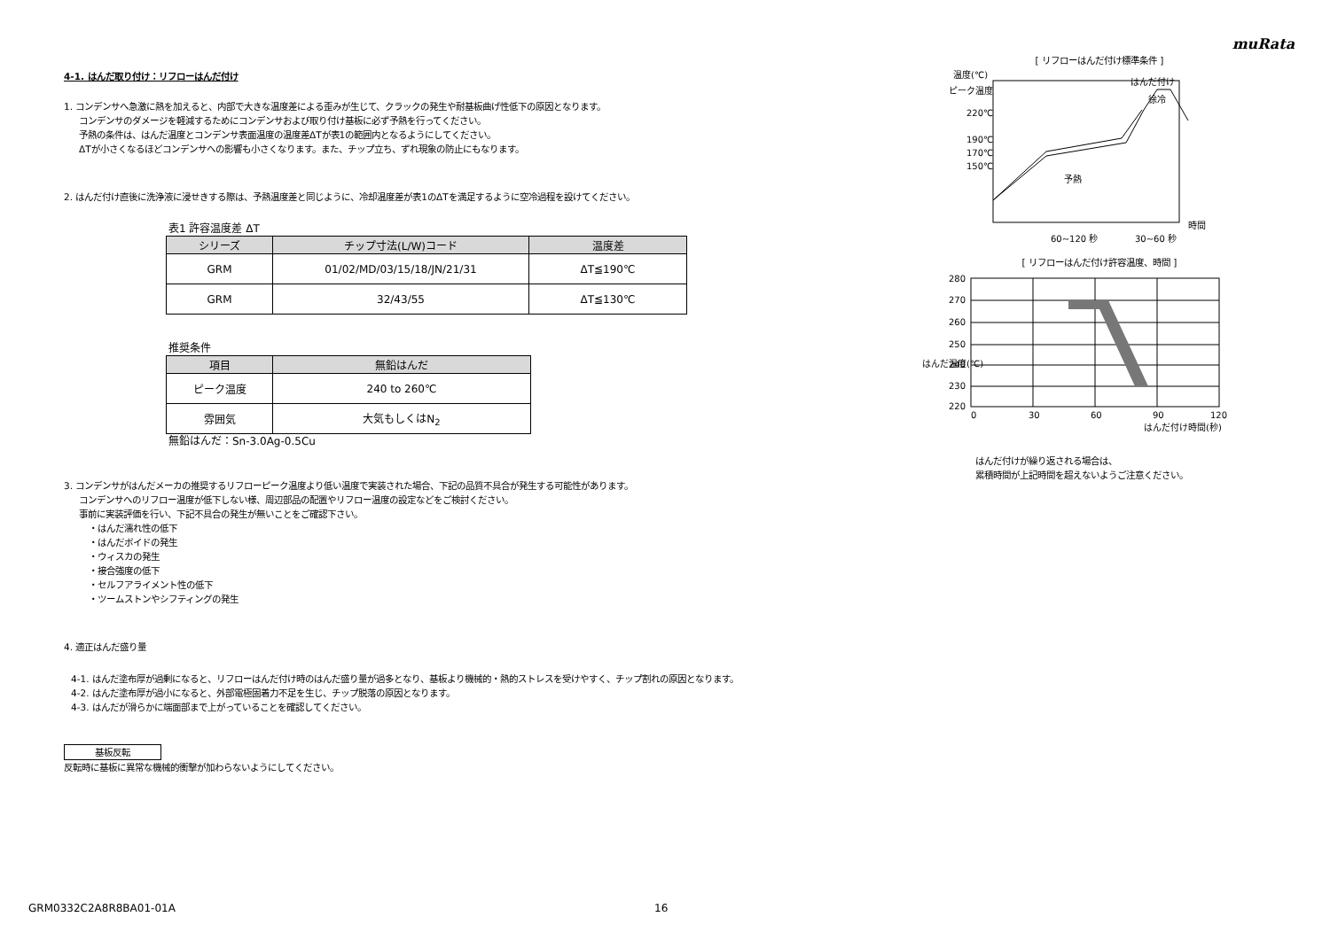muRata
4-1. はんだ取り付け：リフローはんだ付け
1. コンデンサへ急激に熱を加えると、内部で大きな温度差による歪みが生じて、クラックの発生や耐基板曲げ性低下の原因となります。
コンデンサのダメージを軽減するためにコンデンサおよび取り付け基板に必ず予熱を行ってください。
予熱の条件は、はんだ温度とコンデンサ表面温度の温度差ΔTが表1の範囲内となるようにしてください。
ΔTが小さくなるほどコンデンサへの影響も小さくなります。また、チップ立ち、ずれ現象の防止にもなります。
2. はんだ付け直後に洗浄液に浸せきする際は、予熱温度差と同じように、冷却温度差が表1のΔTを満足するように空冷過程を設けてください。
表1 許容温度差 ΔT
| シリーズ | チップ寸法(L/W)コード | 温度差 |
| --- | --- | --- |
| GRM | 01/02/MD/03/15/18/JN/21/31 | ΔT≦190℃ |
| GRM | 32/43/55 | ΔT≦130℃ |
推奨条件
| 項目 | 無鉛はんだ |
| --- | --- |
| ピーク温度 | 240 to 260℃ |
| 雰囲気 | 大気もしくはN<sub>2</sub> |
無鉛はんだ：Sn-3.0Ag-0.5Cu
3. コンデンサがはんだメーカの推奨するリフローピーク温度より低い温度で実装された場合、下記の品質不具合が発生する可能性があります。
コンデンサへのリフロー温度が低下しない様、周辺部品の配置やリフロー温度の設定などをご検討ください。
事前に実装評価を行い、下記不具合の発生が無いことをご確認下さい。
・はんだ濡れ性の低下
・はんだボイドの発生
・ウィスカの発生
・接合強度の低下
・セルフアライメント性の低下
・ツームストンやシフティングの発生
4. 適正はんだ盛り量
4-1. はんだ塗布厚が過剰になると、リフローはんだ付け時のはんだ盛り量が過多となり、基板より機械的・熱的ストレスを受けやすく、チップ割れの原因となります。
4-2. はんだ塗布厚が過小になると、外部電極固着力不足を生じ、チップ脱落の原因となります。
4-3. はんだが滑らかに端面部まで上がっていることを確認してください。
基板反転
反転時に基板に異常な機械的衝撃が加わらないようにしてください。
[ リフローはんだ付け標準条件 ]
温度(℃)
ピーク温度
220℃
190℃
170℃
150℃
はんだ付け
徐冷
予熱
時間
60~120 秒
30~60 秒
[ リフローはんだ付け許容温度、時間 ]
280
270
260
250
240
230
220
はんだ温度(℃)
0
30
60
90
120
はんだ付け時間(秒)
はんだ付けが繰り返される場合は、
累積時間が上記時間を超えないようご注意ください。
GRM0332C2A8R8BA01-01A 16